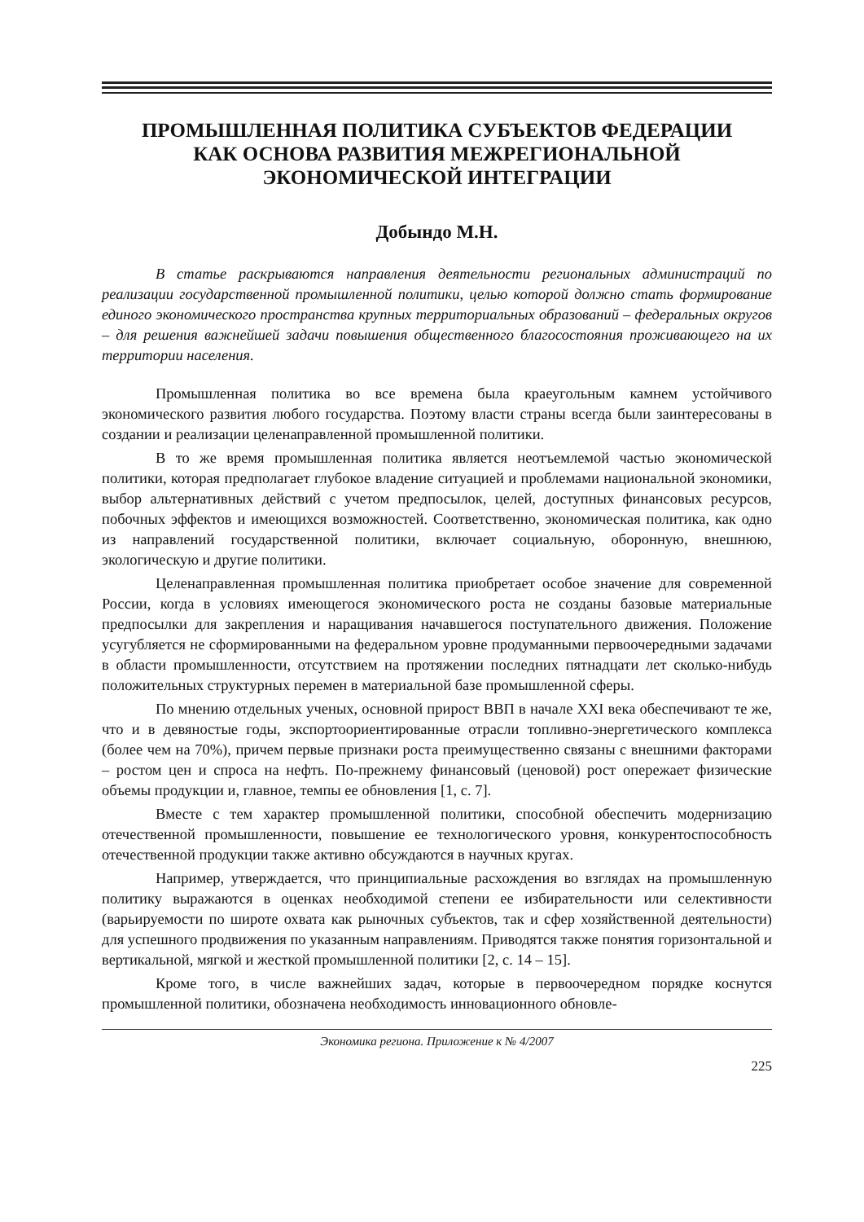ПРОМЫШЛЕННАЯ ПОЛИТИКА СУБЪЕКТОВ ФЕДЕРАЦИИ
КАК ОСНОВА РАЗВИТИЯ МЕЖРЕГИОНАЛЬНОЙ
ЭКОНОМИЧЕСКОЙ ИНТЕГРАЦИИ
Добындо М.Н.
В статье раскрываются направления деятельности региональных администраций по реализации государственной промышленной политики, целью которой должно стать формирование единого экономического пространства крупных территориальных образований – федеральных округов – для решения важнейшей задачи повышения общественного благосостояния проживающего на их территории населения.
Промышленная политика во все времена была краеугольным камнем устойчивого экономического развития любого государства. Поэтому власти страны всегда были заинтересованы в создании и реализации целенаправленной промышленной политики.
В то же время промышленная политика является неотъемлемой частью экономической политики, которая предполагает глубокое владение ситуацией и проблемами национальной экономики, выбор альтернативных действий с учетом предпосылок, целей, доступных финансовых ресурсов, побочных эффектов и имеющихся возможностей. Соответственно, экономическая политика, как одно из направлений государственной политики, включает социальную, оборонную, внешнюю, экологическую и другие политики.
Целенаправленная промышленная политика приобретает особое значение для современной России, когда в условиях имеющегося экономического роста не созданы базовые материальные предпосылки для закрепления и наращивания начавшегося поступательного движения. Положение усугубляется не сформированными на федеральном уровне продуманными первоочередными задачами в области промышленности, отсутствием на протяжении последних пятнадцати лет сколько-нибудь положительных структурных перемен в материальной базе промышленной сферы.
По мнению отдельных ученых, основной прирост ВВП в начале XXI века обеспечивают те же, что и в девяностые годы, экспортоориентированные отрасли топливно-энергетического комплекса (более чем на 70%), причем первые признаки роста преимущественно связаны с внешними факторами – ростом цен и спроса на нефть. По-прежнему финансовый (ценовой) рост опережает физические объемы продукции и, главное, темпы ее обновления [1, с. 7].
Вместе с тем характер промышленной политики, способной обеспечить модернизацию отечественной промышленности, повышение ее технологического уровня, конкурентоспособность отечественной продукции также активно обсуждаются в научных кругах.
Например, утверждается, что принципиальные расхождения во взглядах на промышленную политику выражаются в оценках необходимой степени ее избирательности или селективности (варьируемости по широте охвата как рыночных субъектов, так и сфер хозяйственной деятельности) для успешного продвижения по указанным направлениям. Приводятся также понятия горизонтальной и вертикальной, мягкой и жесткой промышленной политики [2, с. 14 – 15].
Кроме того, в числе важнейших задач, которые в первоочередном порядке коснутся промышленной политики, обозначена необходимость инновационного обновле-
Экономика региона. Приложение к № 4/2007
225